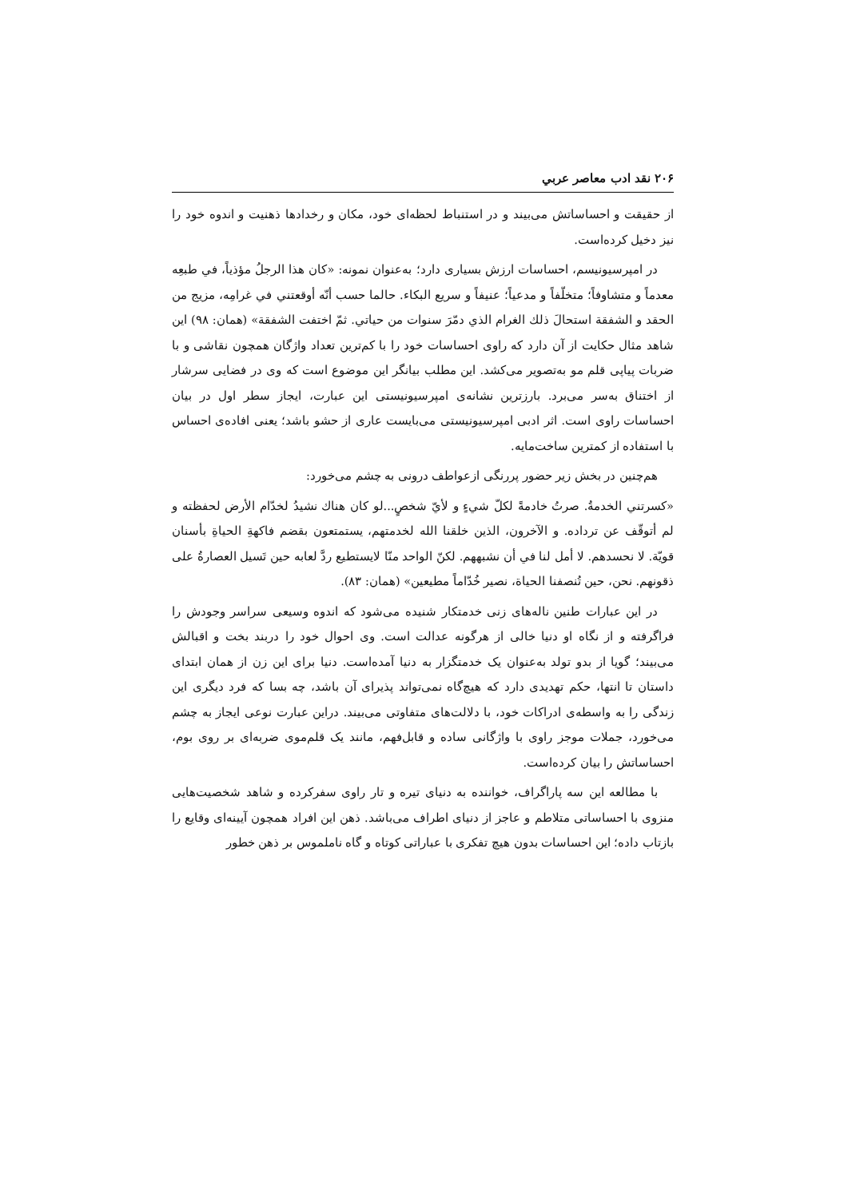۲۰۶ نقد ادب معاصر عربي
از حقیقت و احساساتش می‌بیند و در استنباط لحظه‌ای خود، مکان و رخدادها ذهنیت و اندوه خود را نیز دخیل کرده‌است.
در امپرسیونیسم، احساسات ارزش بسیاری دارد؛ به‌عنوان نمونه: «كان هذا الرجلُ مؤذياً، في طبعِه معدماً و متشاوفاً؛ متخلّفاً و مدعياً؛ عنيفاً و سريع البكاء. حالما حسب أنّه أوقعتني في غرامِه، مزيج من الحقد و الشفقة استحالَ ذلك الغرام الذي دمّرَ سنوات من حياتي. ثمّ اختفت الشفقة» (همان: ۹۸) این شاهد مثال حکایت از آن دارد که راوی احساسات خود را با کم‌ترین تعداد واژگان همچون نقاشی و با ضربات پیاپی قلم مو به‌تصویر می‌کشد. این مطلب بیانگر این موضوع است که وی در فضایی سرشار از اختناق به‌سر می‌برد. بارزترین نشانه‌ی امپرسیونیستی این عبارت، ایجاز سطر اول در بیان احساسات راوی است. اثر ادبی امپرسیونیستی می‌بایست عاری از حشو باشد؛ یعنی افاده‌ی احساس با استفاده از کمترین ساخت‌مایه.
هم‌چنین در بخش زیر حضور پررنگی ازعواطف درونی به چشم می‌خورد:
«كسرتني الخدمةُ. صرتُ خادمةً لكلّ شيءٍ و لأيّ شخصٍ...لو كان هناك نشيدُ لخدّام الأرض لحفظته و لم أتوقّف عن ترداده. و الآخرون، الذين خلقنا الله لخدمتهم، يستمتعون بقضم فاكهةِ الحياةِ بأسنان قويّة. لا نحسدهم. لا أمل لنا في أن نشبههم. لكنّ الواحد منّا لايستطيع ردَّ لعابه حين تَسيل العصارةُ على ذقونهم. نحن، حين تُنصفنا الحياة، نصير خُدّاماً مطيعين» (همان: ۸۳).
در این عبارات طنین ناله‌های زنی خدمتکار شنیده می‌شود که اندوه وسیعی سراسر وجودش را فراگرفته و از نگاه او دنیا خالی از هرگونه عدالت است. وی احوال خود را دربند بخت و اقبالش می‌بیند؛ گویا از بدو تولد به‌عنوان یک خدمتگزار به دنیا آمده‌است. دنیا برای این زن از همان ابتدای داستان تا انتها، حکم تهدیدی دارد که هیچ‌گاه نمی‌تواند پذیرای آن باشد، چه بسا که فرد دیگری این زندگی را به واسطه‌ی ادراکات خود، با دلالت‌های متفاوتی می‌بیند. دراین عبارت نوعی ایجاز به چشم می‌خورد، جملات موجز راوی با واژگانی ساده و قابل‌فهم، مانند یک قلم‌موی ضربه‌ای بر روی بوم، احساساتش را بیان کرده‌است.
با مطالعه این سه پاراگراف، خواننده به دنیای تیره و تار راوی سفرکرده و شاهد شخصیت‌هایی منزوی با احساساتی متلاطم و عاجز از دنیای اطراف می‌باشد. ذهن این افراد همچون آیینه‌ای وقایع را بازتاب داده؛ این احساسات بدون هیچ تفکری با عباراتی کوتاه و گاه ناملموس بر ذهن خطور